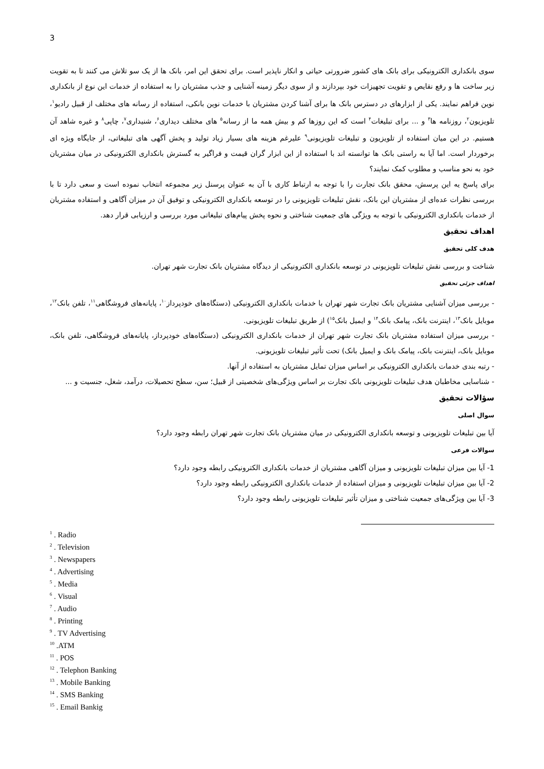3
سوی بانکداری الکترونیکی برای بانک های کشور ضرورتی حیاتی و انکار ناپذیر است. برای تحقق این امر، بانک ها از یک سو تلاش می کنند تا به تقویت زیر ساخت ها و رفع نقایص و تقویت تجهیزات خود بپردازند و از سوی دیگر زمینه آشنایی و جذب مشتریان را به استفاده از خدمات این نوع از بانکداری نوین فراهم نمایند. یکی از ابزارهای در دسترس بانک ها برای آشنا کردن مشتریان با خدمات نوین بانکی، استفاده از رسانه های مختلف از قبیل رادیو<sup>۱</sup>، تلویزیون<sup>۲</sup>، روزنامه ها<sup>۳</sup> و ... برای تبلیغات<sup>۴</sup> است که این روزها کم و بیش همه ما از رسانه<sup>۵</sup> های مختلف دیداری<sup>۶</sup>، شنیداری<sup>۷</sup>، چاپی<sup>۸</sup> و غیره شاهد آن هستیم. در این میان استفاده از تلویزیون و تبلیغات تلویزیونی<sup>۹</sup> علیرغم هزینه های بسیار زیاد تولید و پخش آگهی های تبلیغاتی، از جایگاه ویژه ای برخوردار است. اما آیا به راستی بانک ها توانسته اند با استفاده از این ابزار گران قیمت و فراگیر به گسترش بانکداری الکترونیکی در میان مشتریان خود به نحو مناسب و مطلوب کمک نمایند؟
برای پاسخ یه این پرسش، محقق بانک تجارت را با توجه به ارتباط کاری با آن به عنوان پرسنل زیر مجموعه انتخاب نموده است و سعی دارد تا با بررسی نظرات عده‌ای از مشتریان این بانک، نقش تبلیغات تلویزیونی را در توسعه بانکداری الکترونیکی و توفیق آن در میزان آگاهی و استفاده مشتریان از خدمات بانکداری الکترونیکی با توجه به ویژگی های جمعیت شناختی و نحوه پخش پیام‌های تبلیغاتی مورد بررسی و ارزیابی قرار دهد.
اهداف تحقیق
هدف کلی تحقیق
شناخت و بررسی نقش تبلیغات تلویزیونی در توسعه بانکداری الکترونیکی از دیدگاه مشتریان بانک تجارت شهر تهران.
اهداف جزئی تحقیق
- بررسی میزان آشنایی مشتریان بانک تجارت شهر تهران با خدمات بانکداری الکترونیکی (دستگاه‌های خودپرداز<sup>۱۰</sup>، پایانه‌های فروشگاهی<sup>۱۱</sup>، تلفن بانک<sup>۱۲</sup>، موبایل بانک<sup>۱۳</sup>، اینترنت بانک، پیامک بانک<sup>۱۴</sup> و ایمیل بانک<sup>۱۵</sup>) از طریق تبلیغات تلویزیونی.
- بررسی میزان استفاده مشتریان بانک تجارت شهر تهران از خدمات بانکداری الکترونیکی (دستگاه‌های خودپرداز، پایانه‌های فروشگاهی، تلفن بانک، موبایل بانک، اینترنت بانک، پیامک بانک و ایمیل بانک) تحت تأثیر تبلیغات تلویزیونی.
- رتبه بندی خدمات بانکداری الکترونیکی بر اساس میزان تمایل مشتریان به استفاده از آنها.
- شناسایی مخاطبان هدف تبلیغات تلویزیونی بانک تجارت بر اساس ویژگی‌های شخصیتی از قبیل؛ سن، سطح تحصیلات، درآمد، شغل، جنسیت و ...
سؤالات تحقیق
سوال اصلی
آیا بین تبلیغات تلویزیونی و توسعه بانکداری الکترونیکی در میان مشتریان بانک تجارت شهر تهران رابطه وجود دارد؟
سوالات فرعی
1- آیا بین میزان تبلیغات تلویزیونی و میزان آگاهی مشتریان از خدمات بانکداری الکترونیکی رابطه وجود دارد؟
2- آیا بین میزان تبلیغات تلویزیونی و میزان استفاده از خدمات بانکداری الکترونیکی رابطه وجود دارد؟
3- آیا بین ویژگی‌های جمعیت شناختی و میزان تأثیر تبلیغات تلویزیونی رابطه وجود دارد؟
<sup>1</sup> . Radio
<sup>2</sup> . Television
<sup>3</sup> . Newspapers
<sup>4</sup> . Advertising
<sup>5</sup> . Media
<sup>6</sup> . Visual
<sup>7</sup> . Audio
<sup>8</sup> . Printing
<sup>9</sup> . TV Advertising
<sup>10</sup> .ATM
<sup>11</sup> . POS
<sup>12</sup> . Telephon Banking
<sup>13</sup> . Mobile Banking
<sup>14</sup> . SMS Banking
<sup>15</sup> . Email Bankig